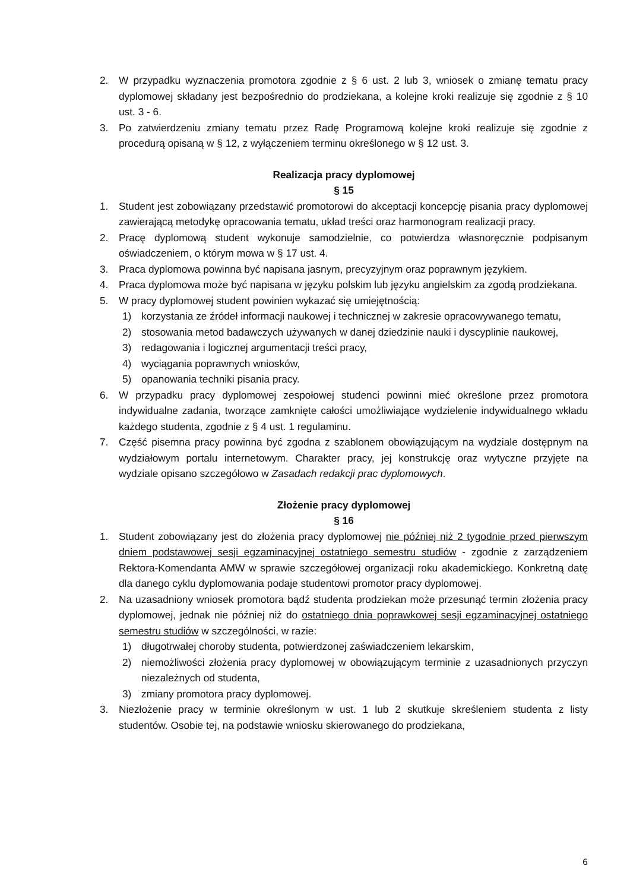2. W przypadku wyznaczenia promotora zgodnie z § 6 ust. 2 lub 3, wniosek o zmianę tematu pracy dyplomowej składany jest bezpośrednio do prodziekana, a kolejne kroki realizuje się zgodnie z § 10 ust. 3 - 6.
3. Po zatwierdzeniu zmiany tematu przez Radę Programową kolejne kroki realizuje się zgodnie z procedurą opisaną w § 12, z wyłączeniem terminu określonego w § 12 ust. 3.
Realizacja pracy dyplomowej
§ 15
1. Student jest zobowiązany przedstawić promotorowi do akceptacji koncepcję pisania pracy dyplomowej zawierającą metodykę opracowania tematu, układ treści oraz harmonogram realizacji pracy.
2. Pracę dyplomową student wykonuje samodzielnie, co potwierdza własnoręcznie podpisanym oświadczeniem, o którym mowa w § 17 ust. 4.
3. Praca dyplomowa powinna być napisana jasnym, precyzyjnym oraz poprawnym językiem.
4. Praca dyplomowa może być napisana w języku polskim lub języku angielskim za zgodą prodziekana.
5. W pracy dyplomowej student powinien wykazać się umiejętnością:
1) korzystania ze źródeł informacji naukowej i technicznej w zakresie opracowywanego tematu,
2) stosowania metod badawczych używanych w danej dziedzinie nauki i dyscyplinie naukowej,
3) redagowania i logicznej argumentacji treści pracy,
4) wyciągania poprawnych wniosków,
5) opanowania techniki pisania pracy.
6. W przypadku pracy dyplomowej zespołowej studenci powinni mieć określone przez promotora indywidualne zadania, tworzące zamknięte całości umożliwiające wydzielenie indywidualnego wkładu każdego studenta, zgodnie z § 4 ust. 1 regulaminu.
7. Część pisemna pracy powinna być zgodna z szablonem obowiązującym na wydziale dostępnym na wydziałowym portalu internetowym. Charakter pracy, jej konstrukcję oraz wytyczne przyjęte na wydziale opisano szczegółowo w Zasadach redakcji prac dyplomowych.
Złożenie pracy dyplomowej
§ 16
1. Student zobowiązany jest do złożenia pracy dyplomowej nie później niż 2 tygodnie przed pierwszym dniem podstawowej sesji egzaminacyjnej ostatniego semestru studiów - zgodnie z zarządzeniem Rektora-Komendanta AMW w sprawie szczegółowej organizacji roku akademickiego. Konkretną datę dla danego cyklu dyplomowania podaje studentowi promotor pracy dyplomowej.
2. Na uzasadniony wniosek promotora bądź studenta prodziekan może przesunąć termin złożenia pracy dyplomowej, jednak nie później niż do ostatniego dnia poprawkowej sesji egzaminacyjnej ostatniego semestru studiów w szczególności, w razie:
1) długotrwałej choroby studenta, potwierdzonej zaświadczeniem lekarskim,
2) niemożliwości złożenia pracy dyplomowej w obowiązującym terminie z uzasadnionych przyczyn niezależnych od studenta,
3) zmiany promotora pracy dyplomowej.
3. Niezłożenie pracy w terminie określonym w ust. 1 lub 2 skutkuje skreśleniem studenta z listy studentów. Osobie tej, na podstawie wniosku skierowanego do prodziekana,
6